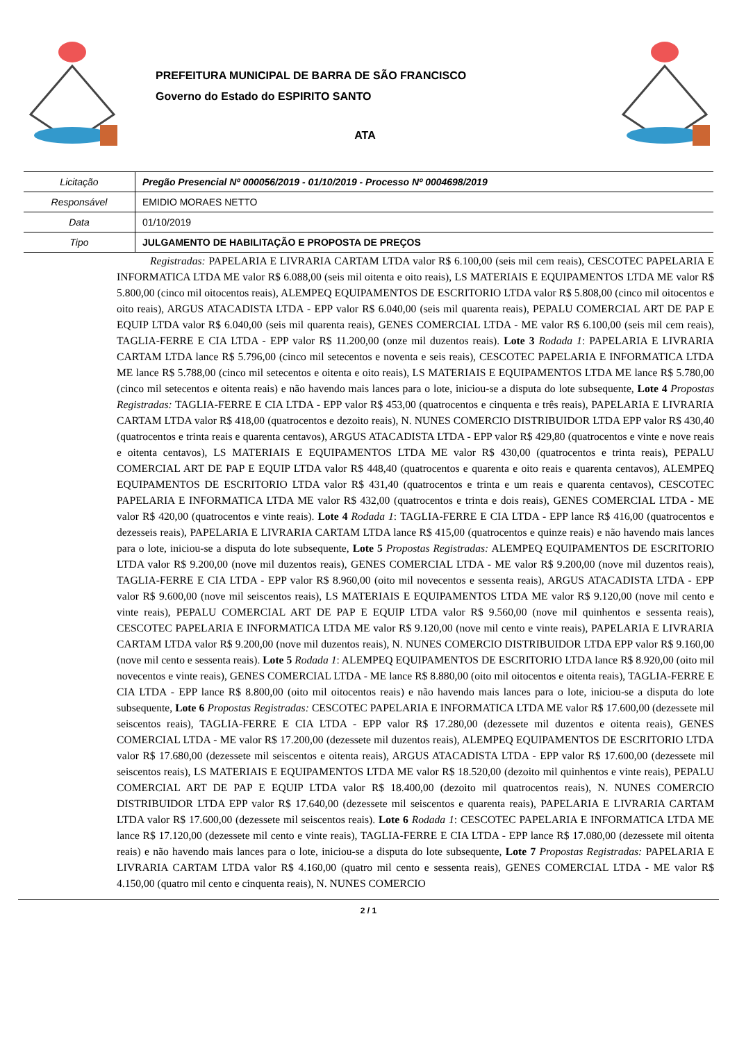PREFEITURA MUNICIPAL DE BARRA DE SÃO FRANCISCO
Governo do Estado do ESPIRITO SANTO
ATA
| Licitação | Pregão Presencial Nº 000056/2019 - 01/10/2019 - Processo Nº 0004698/2019 |
| Responsável | EMIDIO MORAES NETTO |
| Data | 01/10/2019 |
| Tipo | JULGAMENTO DE HABILITAÇÃO E PROPOSTA DE PREÇOS |
Registradas: PAPELARIA E LIVRARIA CARTAM LTDA valor R$ 6.100,00 (seis mil cem reais), CESCOTEC PAPELARIA E INFORMATICA LTDA ME valor R$ 6.088,00 (seis mil oitenta e oito reais), LS MATERIAIS E EQUIPAMENTOS LTDA ME valor R$ 5.800,00 (cinco mil oitocentos reais), ALEMPEQ EQUIPAMENTOS DE ESCRITORIO LTDA valor R$ 5.808,00 (cinco mil oitocentos e oito reais), ARGUS ATACADISTA LTDA - EPP valor R$ 6.040,00 (seis mil quarenta reais), PEPALU COMERCIAL ART DE PAP E EQUIP LTDA valor R$ 6.040,00 (seis mil quarenta reais), GENES COMERCIAL LTDA - ME valor R$ 6.100,00 (seis mil cem reais), TAGLIA-FERRE E CIA LTDA - EPP valor R$ 11.200,00 (onze mil duzentos reais). Lote 3 Rodada 1: PAPELARIA E LIVRARIA CARTAM LTDA lance R$ 5.796,00 (cinco mil setecentos e noventa e seis reais), CESCOTEC PAPELARIA E INFORMATICA LTDA ME lance R$ 5.788,00 (cinco mil setecentos e oitenta e oito reais), LS MATERIAIS E EQUIPAMENTOS LTDA ME lance R$ 5.780,00 (cinco mil setecentos e oitenta reais) e não havendo mais lances para o lote, iniciou-se a disputa do lote subsequente, Lote 4 Propostas Registradas: TAGLIA-FERRE E CIA LTDA - EPP valor R$ 453,00 (quatrocentos e cinquenta e três reais), PAPELARIA E LIVRARIA CARTAM LTDA valor R$ 418,00 (quatrocentos e dezoito reais), N. NUNES COMERCIO DISTRIBUIDOR LTDA EPP valor R$ 430,40 (quatrocentos e trinta reais e quarenta centavos), ARGUS ATACADISTA LTDA - EPP valor R$ 429,80 (quatrocentos e vinte e nove reais e oitenta centavos), LS MATERIAIS E EQUIPAMENTOS LTDA ME valor R$ 430,00 (quatrocentos e trinta reais), PEPALU COMERCIAL ART DE PAP E EQUIP LTDA valor R$ 448,40 (quatrocentos e quarenta e oito reais e quarenta centavos), ALEMPEQ EQUIPAMENTOS DE ESCRITORIO LTDA valor R$ 431,40 (quatrocentos e trinta e um reais e quarenta centavos), CESCOTEC PAPELARIA E INFORMATICA LTDA ME valor R$ 432,00 (quatrocentos e trinta e dois reais), GENES COMERCIAL LTDA - ME valor R$ 420,00 (quatrocentos e vinte reais). Lote 4 Rodada 1: TAGLIA-FERRE E CIA LTDA - EPP lance R$ 416,00 (quatrocentos e dezesseis reais), PAPELARIA E LIVRARIA CARTAM LTDA lance R$ 415,00 (quatrocentos e quinze reais) e não havendo mais lances para o lote, iniciou-se a disputa do lote subsequente, Lote 5 Propostas Registradas: ALEMPEQ EQUIPAMENTOS DE ESCRITORIO LTDA valor R$ 9.200,00 (nove mil duzentos reais), GENES COMERCIAL LTDA - ME valor R$ 9.200,00 (nove mil duzentos reais), TAGLIA-FERRE E CIA LTDA - EPP valor R$ 8.960,00 (oito mil novecentos e sessenta reais), ARGUS ATACADISTA LTDA - EPP valor R$ 9.600,00 (nove mil seiscentos reais), LS MATERIAIS E EQUIPAMENTOS LTDA ME valor R$ 9.120,00 (nove mil cento e vinte reais), PEPALU COMERCIAL ART DE PAP E EQUIP LTDA valor R$ 9.560,00 (nove mil quinhentos e sessenta reais), CESCOTEC PAPELARIA E INFORMATICA LTDA ME valor R$ 9.120,00 (nove mil cento e vinte reais), PAPELARIA E LIVRARIA CARTAM LTDA valor R$ 9.200,00 (nove mil duzentos reais), N. NUNES COMERCIO DISTRIBUIDOR LTDA EPP valor R$ 9.160,00 (nove mil cento e sessenta reais). Lote 5 Rodada 1: ALEMPEQ EQUIPAMENTOS DE ESCRITORIO LTDA lance R$ 8.920,00 (oito mil novecentos e vinte reais), GENES COMERCIAL LTDA - ME lance R$ 8.880,00 (oito mil oitocentos e oitenta reais), TAGLIA-FERRE E CIA LTDA - EPP lance R$ 8.800,00 (oito mil oitocentos reais) e não havendo mais lances para o lote, iniciou-se a disputa do lote subsequente, Lote 6 Propostas Registradas: CESCOTEC PAPELARIA E INFORMATICA LTDA ME valor R$ 17.600,00 (dezessete mil seiscentos reais), TAGLIA-FERRE E CIA LTDA - EPP valor R$ 17.280,00 (dezessete mil duzentos e oitenta reais), GENES COMERCIAL LTDA - ME valor R$ 17.200,00 (dezessete mil duzentos reais), ALEMPEQ EQUIPAMENTOS DE ESCRITORIO LTDA valor R$ 17.680,00 (dezessete mil seiscentos e oitenta reais), ARGUS ATACADISTA LTDA - EPP valor R$ 17.600,00 (dezessete mil seiscentos reais), LS MATERIAIS E EQUIPAMENTOS LTDA ME valor R$ 18.520,00 (dezoito mil quinhentos e vinte reais), PEPALU COMERCIAL ART DE PAP E EQUIP LTDA valor R$ 18.400,00 (dezoito mil quatrocentos reais), N. NUNES COMERCIO DISTRIBUIDOR LTDA EPP valor R$ 17.640,00 (dezessete mil seiscentos e quarenta reais), PAPELARIA E LIVRARIA CARTAM LTDA valor R$ 17.600,00 (dezessete mil seiscentos reais). Lote 6 Rodada 1: CESCOTEC PAPELARIA E INFORMATICA LTDA ME lance R$ 17.120,00 (dezessete mil cento e vinte reais), TAGLIA-FERRE E CIA LTDA - EPP lance R$ 17.080,00 (dezessete mil oitenta reais) e não havendo mais lances para o lote, iniciou-se a disputa do lote subsequente, Lote 7 Propostas Registradas: PAPELARIA E LIVRARIA CARTAM LTDA valor R$ 4.160,00 (quatro mil cento e sessenta reais), GENES COMERCIAL LTDA - ME valor R$ 4.150,00 (quatro mil cento e cinquenta reais), N. NUNES COMERCIO
2 / 1